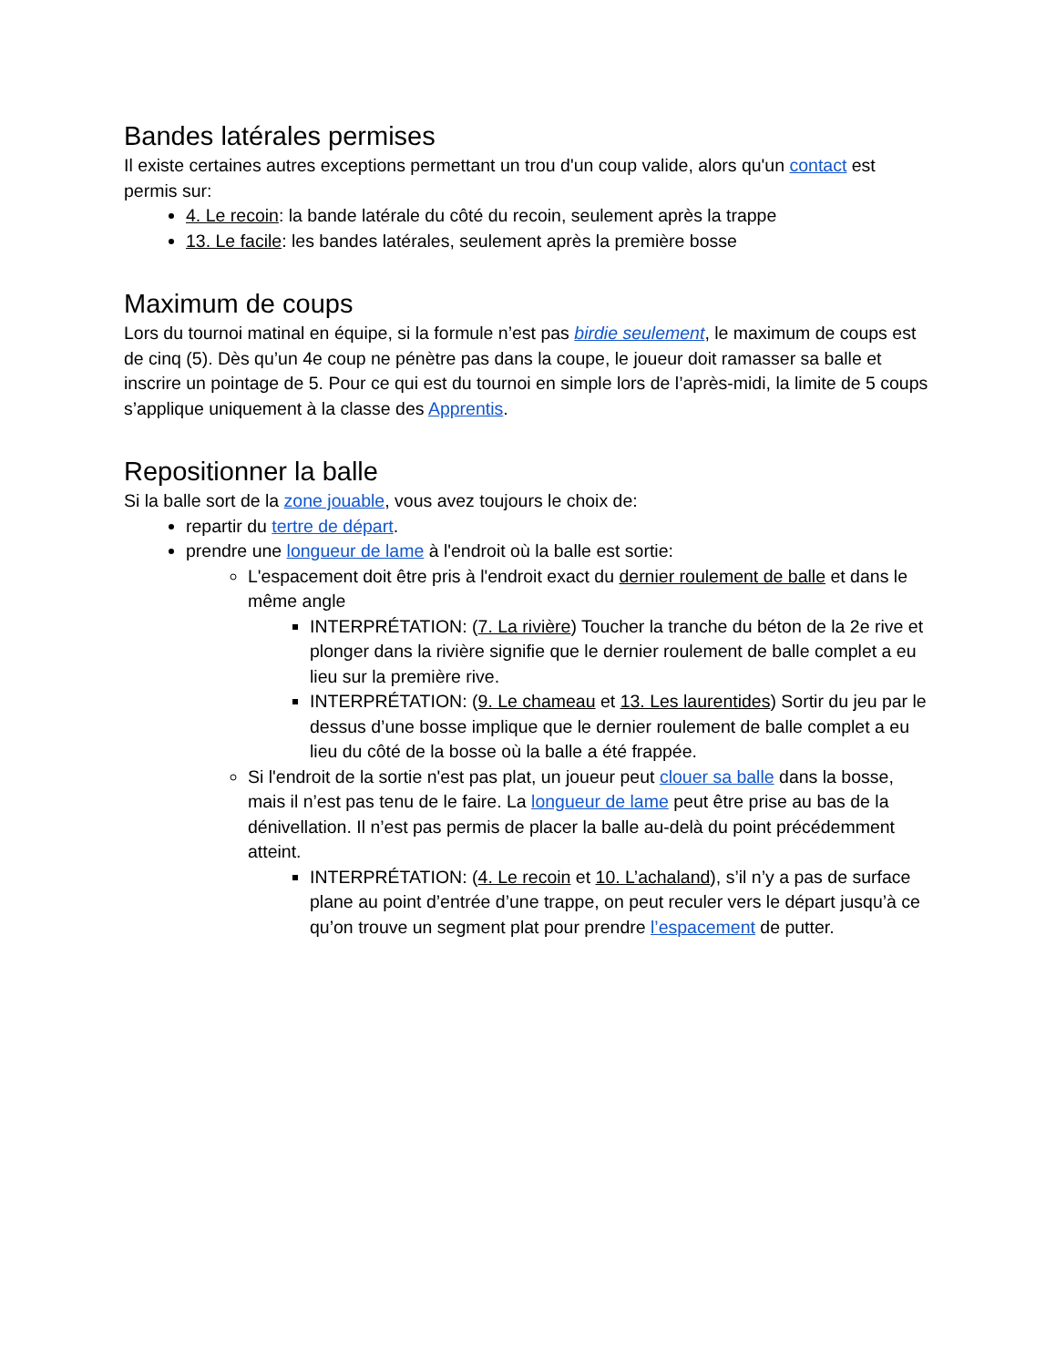Bandes latérales permises
Il existe certaines autres exceptions permettant un trou d'un coup valide, alors qu'un contact est permis sur:
4. Le recoin: la bande latérale du côté du recoin, seulement après la trappe
13. Le facile: les bandes latérales, seulement après la première bosse
Maximum de coups
Lors du tournoi matinal en équipe, si la formule n’est pas birdie seulement, le maximum de coups est de cinq (5). Dès qu’un 4e coup ne pénètre pas dans la coupe, le joueur doit ramasser sa balle et inscrire un pointage de 5. Pour ce qui est du tournoi en simple lors de l’après-midi, la limite de 5 coups s’applique uniquement à la classe des Apprentis.
Repositionner la balle
Si la balle sort de la zone jouable, vous avez toujours le choix de:
repartir du tertre de départ.
prendre une longueur de lame à l'endroit où la balle est sortie:
L'espacement doit être pris à l'endroit exact du dernier roulement de balle et dans le même angle
INTERPRÉTATION: (7. La rivière) Toucher la tranche du béton de la 2e rive et plonger dans la rivière signifie que le dernier roulement de balle complet a eu lieu sur la première rive.
INTERPRÉTATION: (9. Le chameau et 13. Les laurentides) Sortir du jeu par le dessus d’une bosse implique que le dernier roulement de balle complet a eu lieu du côté de la bosse où la balle a été frappée.
Si l'endroit de la sortie n'est pas plat, un joueur peut clouer sa balle dans la bosse, mais il n’est pas tenu de le faire. La longueur de lame peut être prise au bas de la dénivellation. Il n’est pas permis de placer la balle au-delà du point précédemment atteint.
INTERPRÉTATION: (4. Le recoin et 10. L’achaland), s’il n’y a pas de surface plane au point d’entrée d’une trappe, on peut reculer vers le départ jusqu’à ce qu’on trouve un segment plat pour prendre l’espacement de putter.